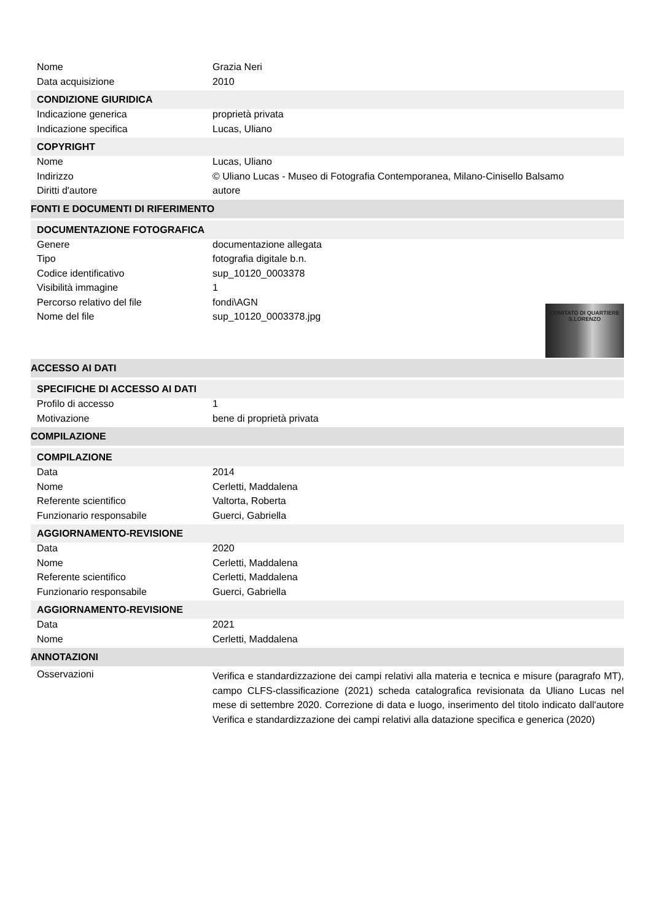| Nome | Grazia Neri |
| Data acquisizione | 2010 |
| CONDIZIONE GIURIDICA | |
| Indicazione generica | proprietà privata |
| Indicazione specifica | Lucas, Uliano |
| COPYRIGHT | |
| Nome | Lucas, Uliano |
| Indirizzo | © Uliano Lucas - Museo di Fotografia Contemporanea, Milano-Cinisello Balsamo |
| Diritti d'autore | autore |
| FONTI E DOCUMENTI DI RIFERIMENTO | |
| DOCUMENTAZIONE FOTOGRAFICA | |
| Genere | documentazione allegata |
| Tipo | fotografia digitale b.n. |
| Codice identificativo | sup_10120_0003378 |
| Visibilità immagine | 1 |
| Percorso relativo del file | fondi\AGN |
| Nome del file | sup_10120_0003378.jpg COMITATO DI QUARTIERE S.LORENZO |
| ACCESSO AI DATI | |
| SPECIFICHE DI ACCESSO AI DATI | |
| Profilo di accesso | 1 |
| Motivazione | bene di proprietà privata |
| COMPILAZIONE | |
| COMPILAZIONE | |
| Data | 2014 |
| Nome | Cerletti, Maddalena |
| Referente scientifico | Valtorta, Roberta |
| Funzionario responsabile | Guerci, Gabriella |
| AGGIORNAMENTO-REVISIONE | |
| Data | 2020 |
| Nome | Cerletti, Maddalena |
| Referente scientifico | Cerletti, Maddalena |
| Funzionario responsabile | Guerci, Gabriella |
| AGGIORNAMENTO-REVISIONE | |
| Data | 2021 |
| Nome | Cerletti, Maddalena |
| ANNOTAZIONI | |
| Osservazioni | Verifica e standardizzazione dei campi relativi alla materia e tecnica e misure (paragrafo MT), campo CLFS-classificazione (2021) scheda catalografica revisionata da Uliano Lucas nel mese di settembre 2020. Correzione di data e luogo, inserimento del titolo indicato dall'autore Verifica e standardizzazione dei campi relativi alla datazione specifica e generica (2020) |